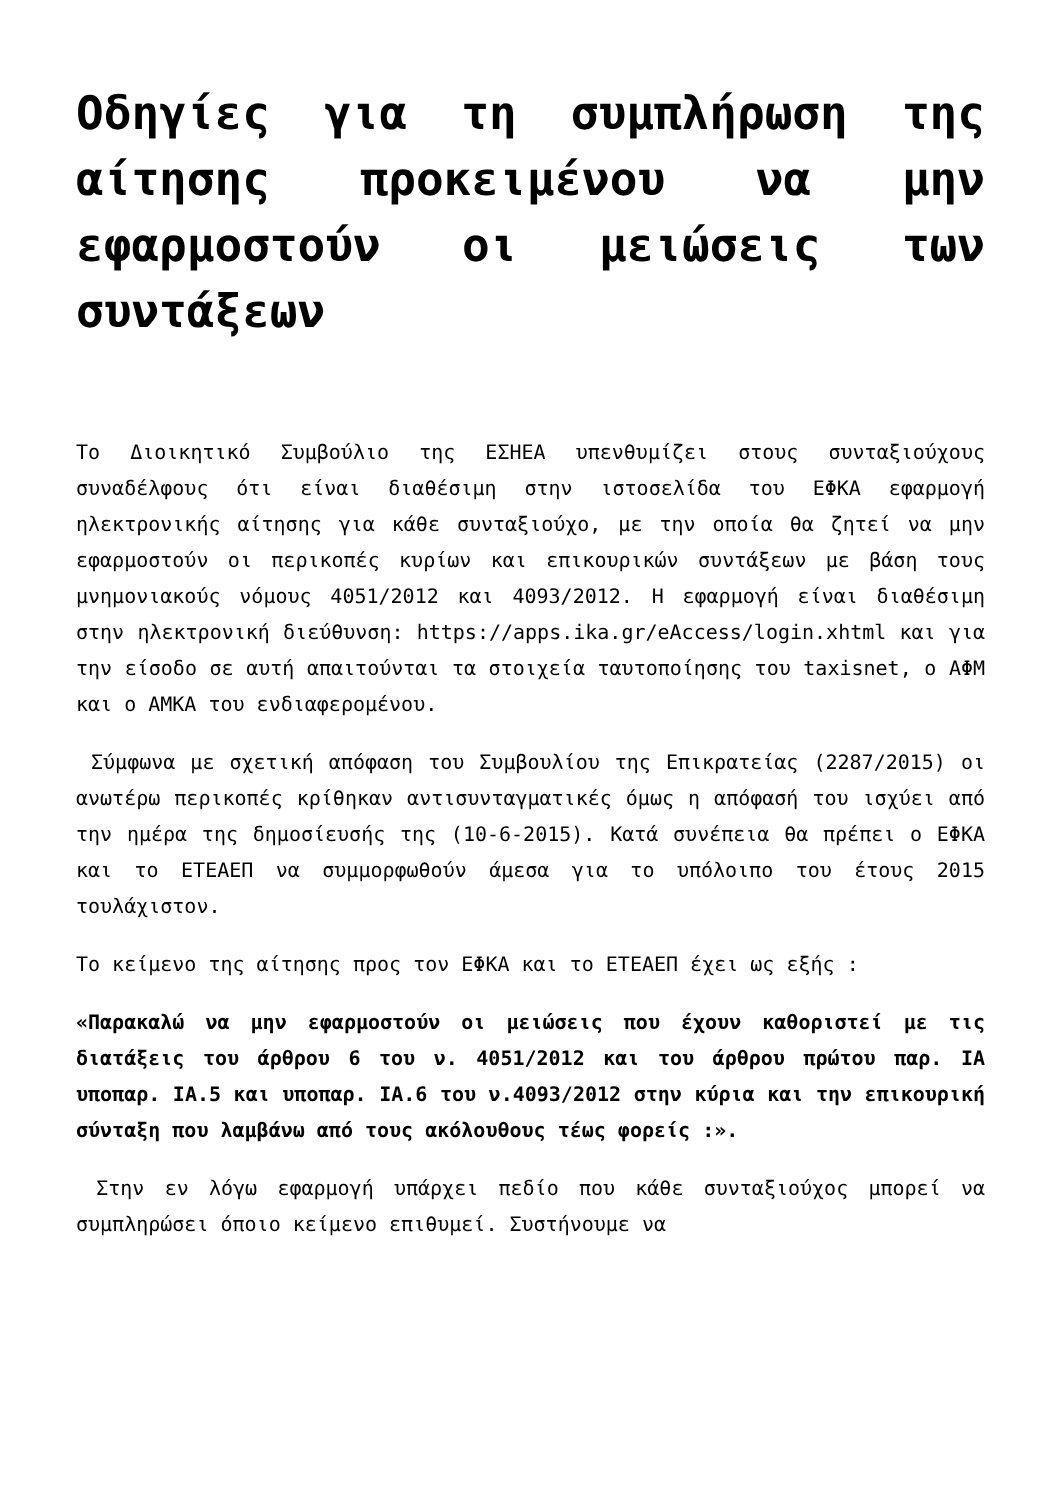Οδηγίες για τη συμπλήρωση της αίτησης προκειμένου να μην εφαρμοστούν οι μειώσεις των συντάξεων
Το Διοικητικό Συμβούλιο της ΕΣΗΕΑ υπενθυμίζει στους συνταξιούχους συναδέλφους ότι είναι διαθέσιμη στην ιστοσελίδα του ΕΦΚΑ εφαρμογή ηλεκτρονικής αίτησης για κάθε συνταξιούχο, με την οποία θα ζητεί να μην εφαρμοστούν οι περικοπές κυρίων και επικουρικών συντάξεων με βάση τους μνημονιακούς νόμους 4051/2012 και 4093/2012. Η εφαρμογή είναι διαθέσιμη στην ηλεκτρονική διεύθυνση: https://apps.ika.gr/eAccess/login.xhtml και για την είσοδο σε αυτή απαιτούνται τα στοιχεία ταυτοποίησης του taxisnet, ο ΑΦΜ και ο ΑΜΚΑ του ενδιαφερομένου.
Σύμφωνα με σχετική απόφαση του Συμβουλίου της Επικρατείας (2287/2015) οι ανωτέρω περικοπές κρίθηκαν αντισυνταγματικές όμως η απόφασή του ισχύει από την ημέρα της δημοσίευσής της (10-6-2015). Κατά συνέπεια θα πρέπει ο ΕΦΚΑ και το ΕΤΕΑΕΠ να συμμορφωθούν άμεσα για το υπόλοιπο του έτους 2015 τουλάχιστον.
Το κείμενο της αίτησης προς τον ΕΦΚΑ και το ΕΤΕΑΕΠ έχει ως εξής :
«Παρακαλώ να μην εφαρμοστούν οι μειώσεις που έχουν καθοριστεί με τις διατάξεις του άρθρου 6 του ν. 4051/2012 και του άρθρου πρώτου παρ. ΙΑ υποπαρ. ΙΑ.5 και υποπαρ. ΙΑ.6 του ν.4093/2012 στην κύρια και την επικουρική σύνταξη που λαμβάνω από τους ακόλουθους τέως φορείς :».
Στην εν λόγω εφαρμογή υπάρχει πεδίο που κάθε συνταξιούχος μπορεί να συμπληρώσει όποιο κείμενο επιθυμεί. Συστήνουμε να